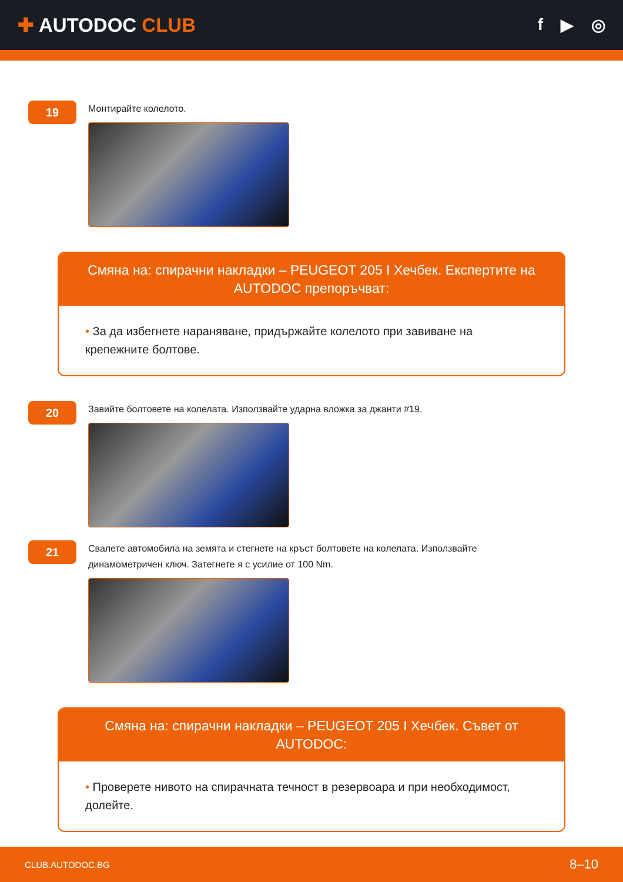✚ AUTODOC CLUB
f ▶ ◎
19
Монтирайте колелото.
Смяна на: спирачни накладки – PEUGEOT 205 I Хечбек. Експертите на AUTODOC препоръчват:
• За да избегнете нараняване, придържайте колелото при завиване на крепежните болтове.
20
Завийте болтовете на колелата. Използвайте ударна вложка за джанти #19.
21
Свалете автомобила на земята и стегнете на кръст болтовете на колелата. Използвайте динамометричен ключ. Затегнете я с усилие от 100 Nm.
Смяна на: спирачни накладки – PEUGEOT 205 I Хечбек. Съвет от AUTODOC:
• Проверете нивото на спирачната течност в резервоара и при необходимост, долейте.
CLUB.AUTODOC.BG 8–10